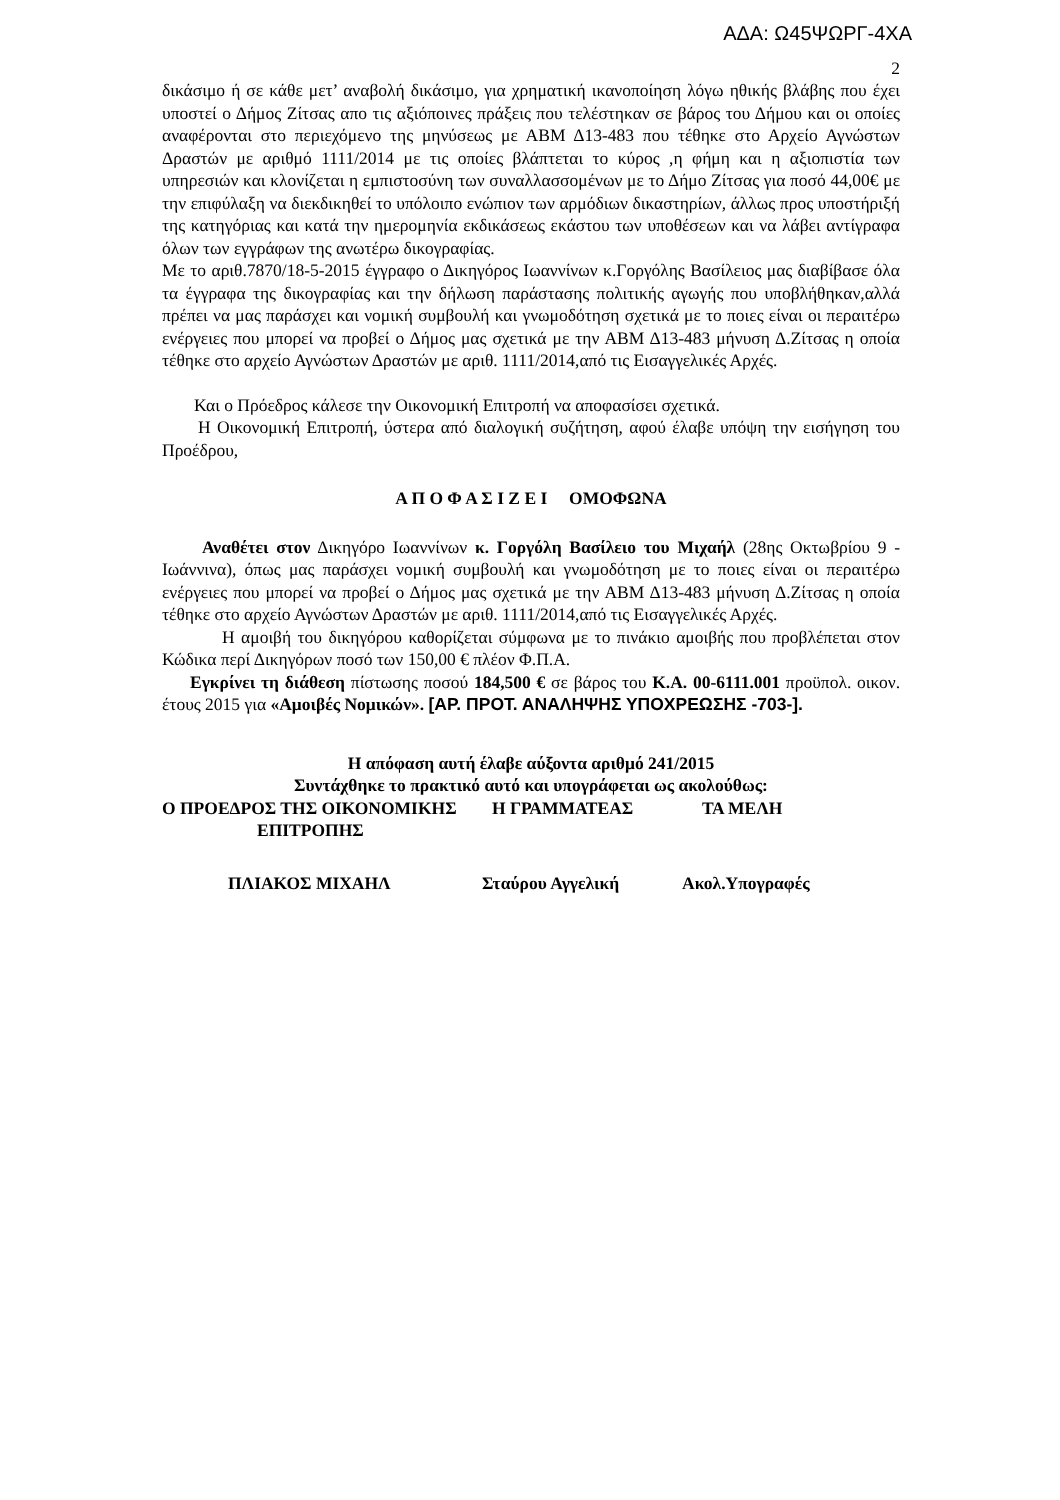ΑΔΑ: Ω45ΨΩΡΓ-4ΧΑ
2
δικάσιμο ή σε κάθε μετ’ αναβολή δικάσιμο, για χρηματική ικανοποίηση λόγω ηθικής βλάβης που έχει υποστεί ο Δήμος Ζίτσας απο τις αξιόποινες πράξεις που τελέστηκαν σε βάρος του Δήμου και οι οποίες αναφέρονται στο περιεχόμενο της μηνύσεως με ΑΒΜ Δ13-483 που τέθηκε στο Αρχείο Αγνώστων Δραστών με αριθμό 1111/2014 με τις οποίες βλάπτεται το κύρος ,η φήμη και η αξιοπιστία των υπηρεσιών και κλονίζεται η εμπιστοσύνη των συναλλασσομένων με το Δήμο Ζίτσας για ποσό 44,00€ με την επιφύλαξη να διεκδικηθεί το υπόλοιπο ενώπιον των αρμόδιων δικαστηρίων, άλλως προς υποστήριξή της κατηγόριας και κατά την ημερομηνία εκδικάσεως εκάστου των υποθέσεων και να λάβει αντίγραφα όλων των εγγράφων της ανωτέρω δικογραφίας.
Με το αριθ.7870/18-5-2015 έγγραφο ο Δικηγόρος Ιωαννίνων κ.Γοργόλης Βασίλειος μας διαβίβασε όλα τα έγγραφα της δικογραφίας και την δήλωση παράστασης πολιτικής αγωγής που υποβλήθηκαν,αλλά πρέπει να μας παράσχει και νομική συμβουλή και γνωμοδότηση σχετικά με το ποιες είναι οι περαιτέρω ενέργειες που μπορεί να προβεί ο Δήμος μας σχετικά με την ΑΒΜ Δ13-483 μήνυση Δ.Ζίτσας η οποία τέθηκε στο αρχείο Αγνώστων Δραστών με αριθ. 1111/2014,από τις Εισαγγελικές Αρχές.
Και ο Πρόεδρος κάλεσε την Οικονομική Επιτροπή να αποφασίσει σχετικά.
Η Οικονομική Επιτροπή, ύστερα από διαλογική συζήτηση, αφού έλαβε υπόψη την εισήγηση του Προέδρου,
Α Π Ο Φ Α Σ Ι Ζ Ε Ι ΟΜΟΦΩΝΑ
Αναθέτει στον Δικηγόρο Ιωαννίνων κ. Γοργόλη Βασίλειο του Μιχαήλ (28ης Οκτωβρίου 9 - Ιωάννινα), όπως μας παράσχει νομική συμβουλή και γνωμοδότηση με το ποιες είναι οι περαιτέρω ενέργειες που μπορεί να προβεί ο Δήμος μας σχετικά με την ΑΒΜ Δ13-483 μήνυση Δ.Ζίτσας η οποία τέθηκε στο αρχείο Αγνώστων Δραστών με αριθ. 1111/2014,από τις Εισαγγελικές Αρχές.
Η αμοιβή του δικηγόρου καθορίζεται σύμφωνα με το πινάκιο αμοιβής που προβλέπεται στον Κώδικα περί Δικηγόρων ποσό των 150,00 € πλέον Φ.Π.Α.
Εγκρίνει τη διάθεση πίστωσης ποσού 184,500 € σε βάρος του Κ.Α. 00-6111.001 προϋπολ. οικον. έτους 2015 για «Αμοιβές Νομικών». [ΑΡ. ΠΡΟΤ. ΑΝΑΛΗΨΗΣ ΥΠΟΧΡΕΩΣΗΣ -703-].
Η απόφαση αυτή έλαβε αύξοντα αριθμό 241/2015
Συντάχθηκε το πρακτικό αυτό και υπογράφεται ως ακολούθως:
Ο ΠΡΟΕΔΡΟΣ ΤΗΣ ΟΙΚΟΝΟΜΙΚΗΣ
ΕΠΙΤΡΟΠΗΣ
Η ΓΡΑΜΜΑΤΕΑΣ ΤΑ ΜΕΛΗ
ΠΛΙΑΚΟΣ ΜΙΧΑΗΛ Σταύρου Αγγελική Ακολ.Υπογραφές